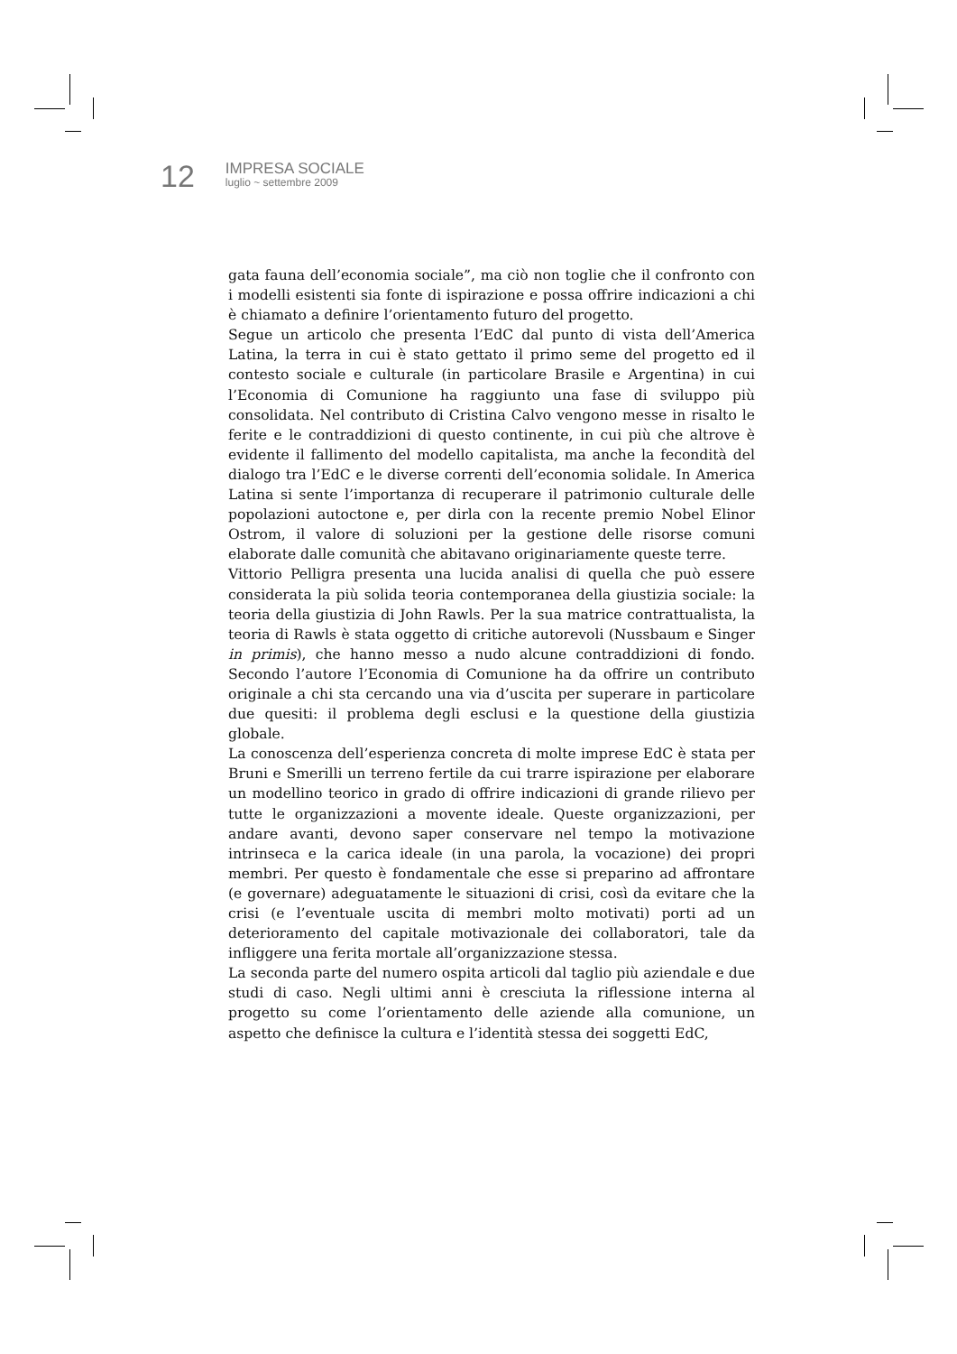12
IMPRESA SOCIALE
luglio ~ settembre 2009
gata fauna dell’economia sociale”, ma ciò non toglie che il confronto con i modelli esistenti sia fonte di ispirazione e possa offrire indicazioni a chi è chiamato a definire l’orientamento futuro del progetto.
Segue un articolo che presenta l’EdC dal punto di vista dell’America Latina, la terra in cui è stato gettato il primo seme del progetto ed il contesto sociale e culturale (in particolare Brasile e Argentina) in cui l’Economia di Comunione ha raggiunto una fase di sviluppo più consolidata. Nel contributo di Cristina Calvo vengono messe in risalto le ferite e le contraddizioni di questo continente, in cui più che altrove è evidente il fallimento del modello capitalista, ma anche la fecondità del dialogo tra l’EdC e le diverse correnti dell’economia solidale. In America Latina si sente l’importanza di recuperare il patrimonio culturale delle popolazioni autoctone e, per dirla con la recente premio Nobel Elinor Ostrom, il valore di soluzioni per la gestione delle risorse comuni elaborate dalle comunità che abitavano originariamente queste terre.
Vittorio Pelligra presenta una lucida analisi di quella che può essere considerata la più solida teoria contemporanea della giustizia sociale: la teoria della giustizia di John Rawls. Per la sua matrice contrattualista, la teoria di Rawls è stata oggetto di critiche autorevoli (Nussbaum e Singer in primis), che hanno messo a nudo alcune contraddizioni di fondo. Secondo l’autore l’Economia di Comunione ha da offrire un contributo originale a chi sta cercando una via d’uscita per superare in particolare due quesiti: il problema degli esclusi e la questione della giustizia globale.
La conoscenza dell’esperienza concreta di molte imprese EdC è stata per Bruni e Smerilli un terreno fertile da cui trarre ispirazione per elaborare un modellino teorico in grado di offrire indicazioni di grande rilievo per tutte le organizzazioni a movente ideale. Queste organizzazioni, per andare avanti, devono saper conservare nel tempo la motivazione intrinseca e la carica ideale (in una parola, la vocazione) dei propri membri. Per questo è fondamentale che esse si preparino ad affrontare (e governare) adeguatamente le situazioni di crisi, così da evitare che la crisi (e l’eventuale uscita di membri molto motivati) porti ad un deterioramento del capitale motivazionale dei collaboratori, tale da infliggere una ferita mortale all’organizzazione stessa.
La seconda parte del numero ospita articoli dal taglio più aziendale e due studi di caso. Negli ultimi anni è cresciuta la riflessione interna al progetto su come l’orientamento delle aziende alla comunione, un aspetto che definisce la cultura e l’identità stessa dei soggetti EdC,